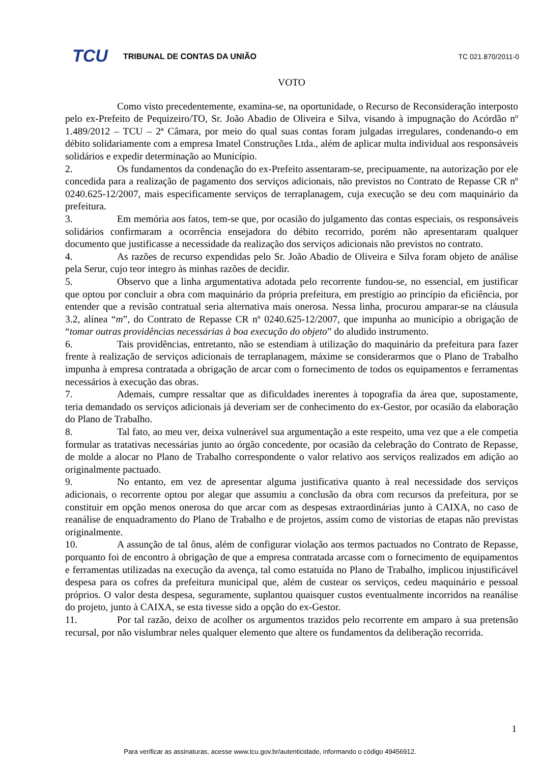TCU
TRIBUNAL DE CONTAS DA UNIÃO TC 021.870/2011-0
VOTO
Como visto precedentemente, examina-se, na oportunidade, o Recurso de Reconsideração interposto pelo ex-Prefeito de Pequizeiro/TO, Sr. João Abadio de Oliveira e Silva, visando à impugnação do Acórdão nº 1.489/2012 – TCU – 2ª Câmara, por meio do qual suas contas foram julgadas irregulares, condenando-o em débito solidariamente com a empresa Imatel Construções Ltda., além de aplicar multa individual aos responsáveis solidários e expedir determinação ao Município.
2. Os fundamentos da condenação do ex-Prefeito assentaram-se, precipuamente, na autorização por ele concedida para a realização de pagamento dos serviços adicionais, não previstos no Contrato de Repasse CR nº 0240.625-12/2007, mais especificamente serviços de terraplanagem, cuja execução se deu com maquinário da prefeitura.
3. Em memória aos fatos, tem-se que, por ocasião do julgamento das contas especiais, os responsáveis solidários confirmaram a ocorrência ensejadora do débito recorrido, porém não apresentaram qualquer documento que justificasse a necessidade da realização dos serviços adicionais não previstos no contrato.
4. As razões de recurso expendidas pelo Sr. João Abadio de Oliveira e Silva foram objeto de análise pela Serur, cujo teor integro às minhas razões de decidir.
5. Observo que a linha argumentativa adotada pelo recorrente fundou-se, no essencial, em justificar que optou por concluir a obra com maquinário da própria prefeitura, em prestígio ao princípio da eficiência, por entender que a revisão contratual seria alternativa mais onerosa. Nessa linha, procurou amparar-se na cláusula 3.2, alínea “m”, do Contrato de Repasse CR nº 0240.625-12/2007, que impunha ao município a obrigação de “tomar outras providências necessárias à boa execução do objeto” do aludido instrumento.
6. Tais providências, entretanto, não se estendiam à utilização do maquinário da prefeitura para fazer frente à realização de serviços adicionais de terraplanagem, máxime se considerarmos que o Plano de Trabalho impunha à empresa contratada a obrigação de arcar com o fornecimento de todos os equipamentos e ferramentas necessários à execução das obras.
7. Ademais, cumpre ressaltar que as dificuldades inerentes à topografia da área que, supostamente, teria demandado os serviços adicionais já deveriam ser de conhecimento do ex-Gestor, por ocasião da elaboração do Plano de Trabalho.
8. Tal fato, ao meu ver, deixa vulnerável sua argumentação a este respeito, uma vez que a ele competia formular as tratativas necessárias junto ao órgão concedente, por ocasião da celebração do Contrato de Repasse, de molde a alocar no Plano de Trabalho correspondente o valor relativo aos serviços realizados em adição ao originalmente pactuado.
9. No entanto, em vez de apresentar alguma justificativa quanto à real necessidade dos serviços adicionais, o recorrente optou por alegar que assumiu a conclusão da obra com recursos da prefeitura, por se constituir em opção menos onerosa do que arcar com as despesas extraordinárias junto à CAIXA, no caso de reanálise de enquadramento do Plano de Trabalho e de projetos, assim como de vistorias de etapas não previstas originalmente.
10. A assunção de tal ônus, além de configurar violação aos termos pactuados no Contrato de Repasse, porquanto foi de encontro à obrigação de que a empresa contratada arcasse com o fornecimento de equipamentos e ferramentas utilizadas na execução da avença, tal como estatuída no Plano de Trabalho, implicou injustificável despesa para os cofres da prefeitura municipal que, além de custear os serviços, cedeu maquinário e pessoal próprios. O valor desta despesa, seguramente, suplantou quaisquer custos eventualmente incorridos na reanálise do projeto, junto à CAIXA, se esta tivesse sido a opção do ex-Gestor.
11. Por tal razão, deixo de acolher os argumentos trazidos pelo recorrente em amparo à sua pretensão recursal, por não vislumbrar neles qualquer elemento que altere os fundamentos da deliberação recorrida.
1
Para verificar as assinaturas, acesse www.tcu.gov.br/autenticidade, informando o código 49456912.